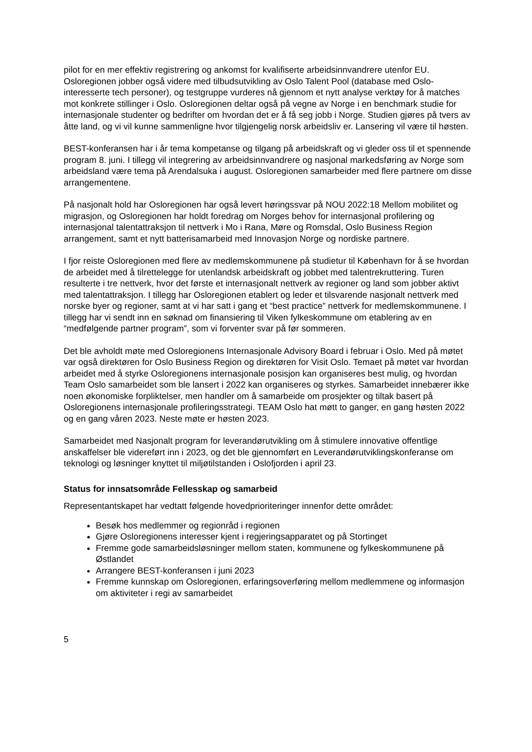pilot for en mer effektiv registrering og ankomst for kvalifiserte arbeidsinnvandrere utenfor EU. Osloregionen jobber også videre med tilbudsutvikling av Oslo Talent Pool (database med Oslo-interesserte tech personer), og testgruppe vurderes nå gjennom et nytt analyse verktøy for å matches mot konkrete stillinger i Oslo. Osloregionen deltar også på vegne av Norge i en benchmark studie for internasjonale studenter og bedrifter om hvordan det er å få seg jobb i Norge. Studien gjøres på tvers av åtte land, og vi vil kunne sammenligne hvor tilgjengelig norsk arbeidsliv er. Lansering vil være til høsten.
BEST-konferansen har i år tema kompetanse og tilgang på arbeidskraft og vi gleder oss til et spennende program 8. juni. I tillegg vil integrering av arbeidsinnvandrere og nasjonal markedsføring av Norge som arbeidsland være tema på Arendalsuka i august. Osloregionen samarbeider med flere partnere om disse arrangementene.
På nasjonalt hold har Osloregionen har også levert høringssvar på NOU 2022:18 Mellom mobilitet og migrasjon, og Osloregionen har holdt foredrag om Norges behov for internasjonal profilering og internasjonal talentattraksjon til nettverk i Mo i Rana, Møre og Romsdal, Oslo Business Region arrangement, samt et nytt batterisamarbeid med Innovasjon Norge og nordiske partnere.
I fjor reiste Osloregionen med flere av medlemskommunene på studietur til København for å se hvordan de arbeidet med å tilrettelegge for utenlandsk arbeidskraft og jobbet med talentrekruttering. Turen resulterte i tre nettverk, hvor det første et internasjonalt nettverk av regioner og land som jobber aktivt med talentattraksjon. I tillegg har Osloregionen etablert og leder et tilsvarende nasjonalt nettverk med norske byer og regioner, samt at vi har satt i gang et “best practice” nettverk for medlemskommunene. I tillegg har vi sendt inn en søknad om finansiering til Viken fylkeskommune om etablering av en “medfølgende partner program”, som vi forventer svar på før sommeren.
Det ble avholdt møte med Osloregionens Internasjonale Advisory Board i februar i Oslo. Med på møtet var også direktøren for Oslo Business Region og direktøren for Visit Oslo. Temaet på møtet var hvordan arbeidet med å styrke Osloregionens internasjonale posisjon kan organiseres best mulig, og hvordan Team Oslo samarbeidet som ble lansert i 2022 kan organiseres og styrkes. Samarbeidet innebærer ikke noen økonomiske forpliktelser, men handler om å samarbeide om prosjekter og tiltak basert på Osloregionens internasjonale profileringsstrategi. TEAM Oslo hat møtt to ganger, en gang høsten 2022 og en gang våren 2023. Neste møte er høsten 2023.
Samarbeidet med Nasjonalt program for leverandørutvikling om å stimulere innovative offentlige anskaffelser ble videreført inn i 2023, og det ble gjennomført en Leverandørutviklingskonferanse om teknologi og løsninger knyttet til miljøtilstanden i Oslofjorden i april 23.
Status for innsatsområde Fellesskap og samarbeid
Representantskapet har vedtatt følgende hovedprioriteringer innenfor dette området:
Besøk hos medlemmer og regionråd i regionen
Gjøre Osloregionens interesser kjent i regjeringsapparatet og på Stortinget
Fremme gode samarbeidsløsninger mellom staten, kommunene og fylkeskommunene på Østlandet
Arrangere BEST-konferansen i juni 2023
Fremme kunnskap om Osloregionen, erfaringsoverføring mellom medlemmene og informasjon om aktiviteter i regi av samarbeidet
5